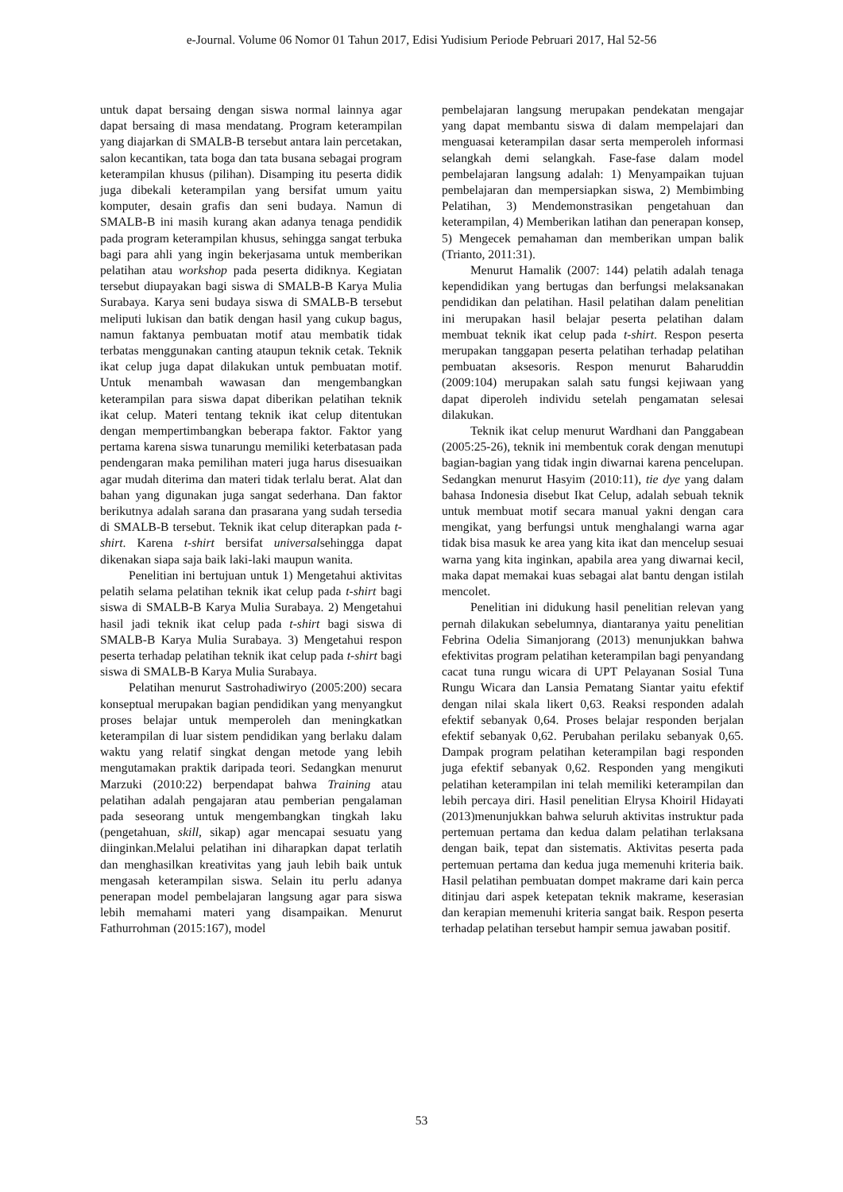e-Journal. Volume 06 Nomor 01 Tahun 2017, Edisi Yudisium Periode Pebruari 2017, Hal 52-56
untuk dapat bersaing dengan siswa normal lainnya agar dapat bersaing di masa mendatang. Program keterampilan yang diajarkan di SMALB-B tersebut antara lain percetakan, salon kecantikan, tata boga dan tata busana sebagai program keterampilan khusus (pilihan). Disamping itu peserta didik juga dibekali keterampilan yang bersifat umum yaitu komputer, desain grafis dan seni budaya. Namun di SMALB-B ini masih kurang akan adanya tenaga pendidik pada program keterampilan khusus, sehingga sangat terbuka bagi para ahli yang ingin bekerjasama untuk memberikan pelatihan atau workshop pada peserta didiknya. Kegiatan tersebut diupayakan bagi siswa di SMALB-B Karya Mulia Surabaya. Karya seni budaya siswa di SMALB-B tersebut meliputi lukisan dan batik dengan hasil yang cukup bagus, namun faktanya pembuatan motif atau membatik tidak terbatas menggunakan canting ataupun teknik cetak. Teknik ikat celup juga dapat dilakukan untuk pembuatan motif. Untuk menambah wawasan dan mengembangkan keterampilan para siswa dapat diberikan pelatihan teknik ikat celup. Materi tentang teknik ikat celup ditentukan dengan mempertimbangkan beberapa faktor. Faktor yang pertama karena siswa tunarungu memiliki keterbatasan pada pendengaran maka pemilihan materi juga harus disesuaikan agar mudah diterima dan materi tidak terlalu berat. Alat dan bahan yang digunakan juga sangat sederhana. Dan faktor berikutnya adalah sarana dan prasarana yang sudah tersedia di SMALB-B tersebut. Teknik ikat celup diterapkan pada t-shirt. Karena t-shirt bersifat universalsehingga dapat dikenakan siapa saja baik laki-laki maupun wanita.
Penelitian ini bertujuan untuk 1) Mengetahui aktivitas pelatih selama pelatihan teknik ikat celup pada t-shirt bagi siswa di SMALB-B Karya Mulia Surabaya. 2) Mengetahui hasil jadi teknik ikat celup pada t-shirt bagi siswa di SMALB-B Karya Mulia Surabaya. 3) Mengetahui respon peserta terhadap pelatihan teknik ikat celup pada t-shirt bagi siswa di SMALB-B Karya Mulia Surabaya.
Pelatihan menurut Sastrohadiwiryo (2005:200) secara konseptual merupakan bagian pendidikan yang menyangkut proses belajar untuk memperoleh dan meningkatkan keterampilan di luar sistem pendidikan yang berlaku dalam waktu yang relatif singkat dengan metode yang lebih mengutamakan praktik daripada teori. Sedangkan menurut Marzuki (2010:22) berpendapat bahwa Training atau pelatihan adalah pengajaran atau pemberian pengalaman pada seseorang untuk mengembangkan tingkah laku (pengetahuan, skill, sikap) agar mencapai sesuatu yang diinginkan.Melalui pelatihan ini diharapkan dapat terlatih dan menghasilkan kreativitas yang jauh lebih baik untuk mengasah keterampilan siswa. Selain itu perlu adanya penerapan model pembelajaran langsung agar para siswa lebih memahami materi yang disampaikan. Menurut Fathurrohman (2015:167), model
pembelajaran langsung merupakan pendekatan mengajar yang dapat membantu siswa di dalam mempelajari dan menguasai keterampilan dasar serta memperoleh informasi selangkah demi selangkah. Fase-fase dalam model pembelajaran langsung adalah: 1) Menyampaikan tujuan pembelajaran dan mempersiapkan siswa, 2) Membimbing Pelatihan, 3) Mendemonstrasikan pengetahuan dan keterampilan, 4) Memberikan latihan dan penerapan konsep, 5) Mengecek pemahaman dan memberikan umpan balik (Trianto, 2011:31).
Menurut Hamalik (2007: 144) pelatih adalah tenaga kependidikan yang bertugas dan berfungsi melaksanakan pendidikan dan pelatihan. Hasil pelatihan dalam penelitian ini merupakan hasil belajar peserta pelatihan dalam membuat teknik ikat celup pada t-shirt. Respon peserta merupakan tanggapan peserta pelatihan terhadap pelatihan pembuatan aksesoris. Respon menurut Baharuddin (2009:104) merupakan salah satu fungsi kejiwaan yang dapat diperoleh individu setelah pengamatan selesai dilakukan.
Teknik ikat celup menurut Wardhani dan Panggabean (2005:25-26), teknik ini membentuk corak dengan menutupi bagian-bagian yang tidak ingin diwarnai karena pencelupan. Sedangkan menurut Hasyim (2010:11), tie dye yang dalam bahasa Indonesia disebut Ikat Celup, adalah sebuah teknik untuk membuat motif secara manual yakni dengan cara mengikat, yang berfungsi untuk menghalangi warna agar tidak bisa masuk ke area yang kita ikat dan mencelup sesuai warna yang kita inginkan, apabila area yang diwarnai kecil, maka dapat memakai kuas sebagai alat bantu dengan istilah mencolet.
Penelitian ini didukung hasil penelitian relevan yang pernah dilakukan sebelumnya, diantaranya yaitu penelitian Febrina Odelia Simanjorang (2013) menunjukkan bahwa efektivitas program pelatihan keterampilan bagi penyandang cacat tuna rungu wicara di UPT Pelayanan Sosial Tuna Rungu Wicara dan Lansia Pematang Siantar yaitu efektif dengan nilai skala likert 0,63. Reaksi responden adalah efektif sebanyak 0,64. Proses belajar responden berjalan efektif sebanyak 0,62. Perubahan perilaku sebanyak 0,65. Dampak program pelatihan keterampilan bagi responden juga efektif sebanyak 0,62. Responden yang mengikuti pelatihan keterampilan ini telah memiliki keterampilan dan lebih percaya diri. Hasil penelitian Elrysa Khoiril Hidayati (2013)menunjukkan bahwa seluruh aktivitas instruktur pada pertemuan pertama dan kedua dalam pelatihan terlaksana dengan baik, tepat dan sistematis. Aktivitas peserta pada pertemuan pertama dan kedua juga memenuhi kriteria baik. Hasil pelatihan pembuatan dompet makrame dari kain perca ditinjau dari aspek ketepatan teknik makrame, keserasian dan kerapian memenuhi kriteria sangat baik. Respon peserta terhadap pelatihan tersebut hampir semua jawaban positif.
53